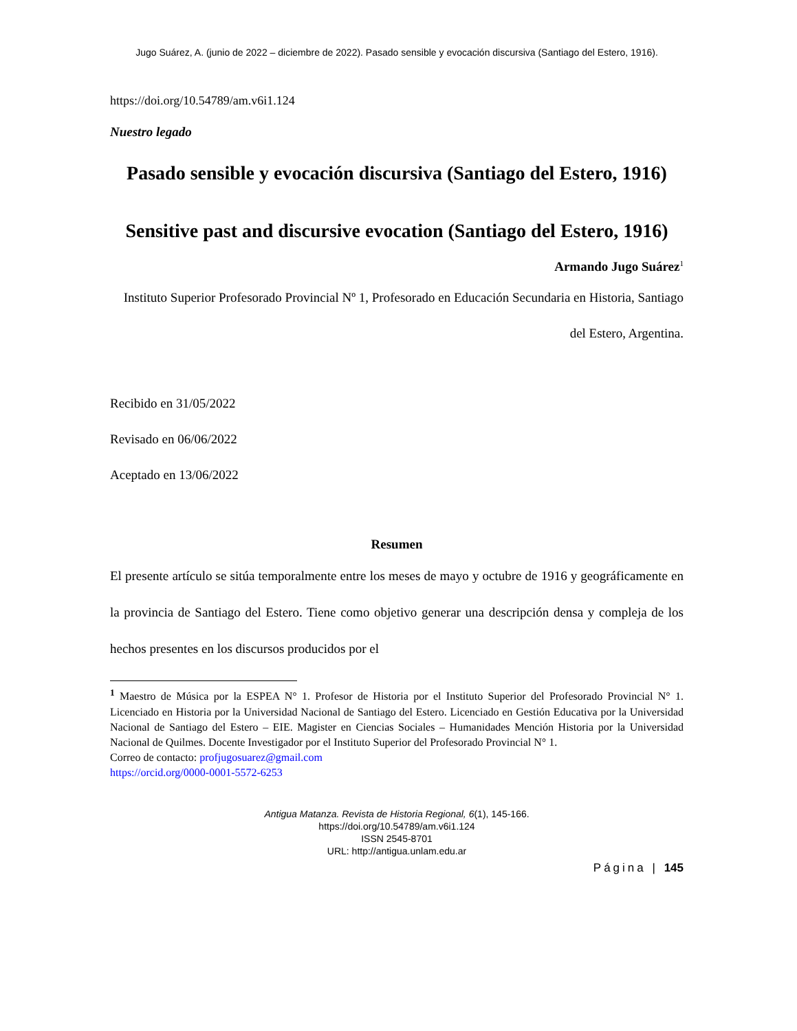Jugo Suárez, A. (junio de 2022 – diciembre de 2022). Pasado sensible y evocación discursiva (Santiago del Estero, 1916).
https://doi.org/10.54789/am.v6i1.124
Nuestro legado
Pasado sensible y evocación discursiva (Santiago del Estero, 1916)
Sensitive past and discursive evocation (Santiago del Estero, 1916)
Armando Jugo Suárez<sup>1</sup>
Instituto Superior Profesorado Provincial Nº 1, Profesorado en Educación Secundaria en Historia, Santiago del Estero, Argentina.
Recibido en 31/05/2022
Revisado en 06/06/2022
Aceptado en 13/06/2022
Resumen
El presente artículo se sitúa temporalmente entre los meses de mayo y octubre de 1916 y geográficamente en la provincia de Santiago del Estero. Tiene como objetivo generar una descripción densa y compleja de los hechos presentes en los discursos producidos por el
<sup>1</sup> Maestro de Música por la ESPEA N° 1. Profesor de Historia por el Instituto Superior del Profesorado Provincial N° 1. Licenciado en Historia por la Universidad Nacional de Santiago del Estero. Licenciado en Gestión Educativa por la Universidad Nacional de Santiago del Estero – EIE. Magister en Ciencias Sociales – Humanidades Mención Historia por la Universidad Nacional de Quilmes. Docente Investigador por el Instituto Superior del Profesorado Provincial N° 1.
Correo de contacto: profjugosuarez@gmail.com
https://orcid.org/0000-0001-5572-6253
Antigua Matanza. Revista de Historia Regional, 6(1), 145-166.
https://doi.org/10.54789/am.v6i1.124
ISSN 2545-8701
URL: http://antigua.unlam.edu.ar
Página | 145